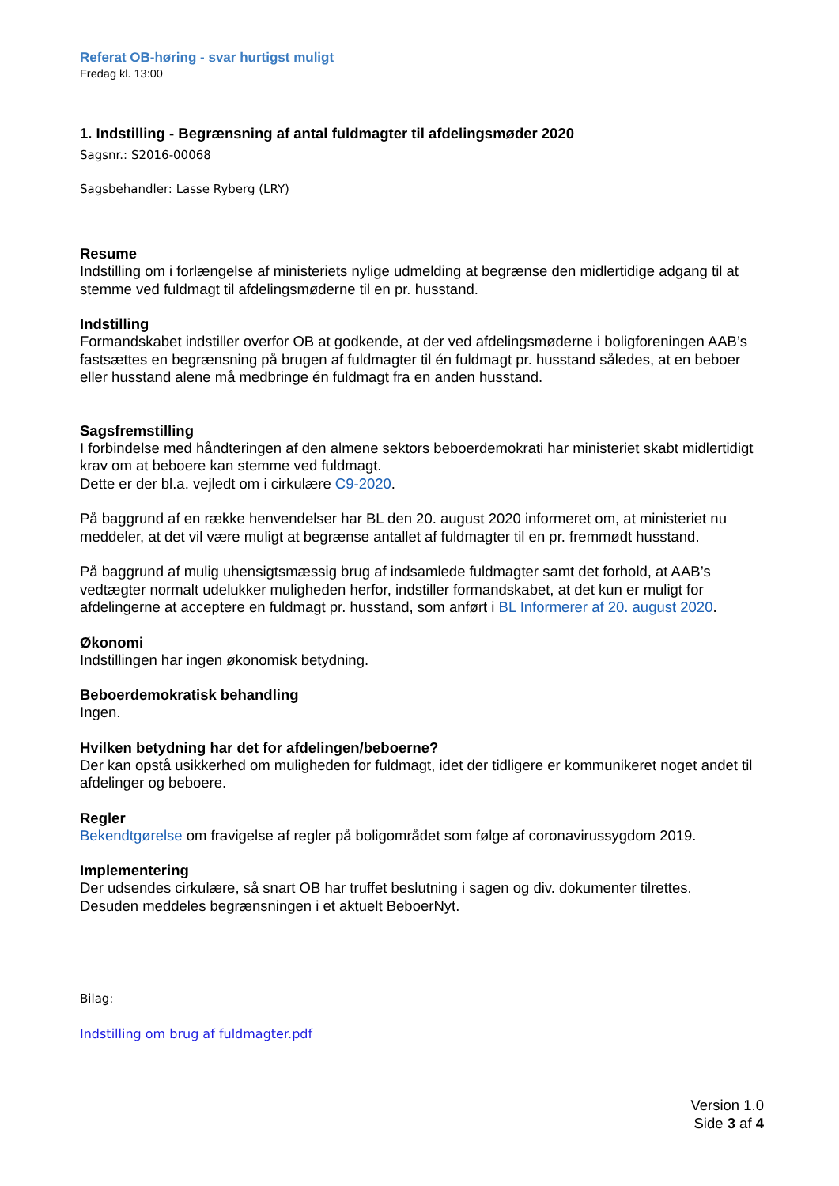Referat OB-høring - svar hurtigst muligt
Fredag kl. 13:00
1. Indstilling - Begrænsning af antal fuldmagter til afdelingsmøder 2020
Sagsnr.: S2016-00068
Sagsbehandler: Lasse Ryberg (LRY)
Resume
Indstilling om i forlængelse af ministeriets nylige udmelding at begrænse den midlertidige adgang til at stemme ved fuldmagt til afdelingsmøderne til en pr. husstand.
Indstilling
Formandskabet indstiller overfor OB at godkende, at der ved afdelingsmøderne i boligforeningen AAB’s fastsættes en begrænsning på brugen af fuldmagter til én fuldmagt pr. husstand således, at en beboer eller husstand alene må medbringe én fuldmagt fra en anden husstand.
Sagsfremstilling
I forbindelse med håndteringen af den almene sektors beboerdemokrati har ministeriet skabt midlertidigt krav om at beboere kan stemme ved fuldmagt.
Dette er der bl.a. vejledt om i cirkulære C9-2020.
På baggrund af en række henvendelser har BL den 20. august 2020 informeret om, at ministeriet nu meddeler, at det vil være muligt at begrænse antallet af fuldmagter til en pr. fremmødt husstand.
På baggrund af mulig uhensigtsmæssig brug af indsamlede fuldmagter samt det forhold, at AAB’s vedtægter normalt udelukker muligheden herfor, indstiller formandskabet, at det kun er muligt for afdelingerne at acceptere en fuldmagt pr. husstand, som anført i BL Informerer af 20. august 2020.
Økonomi
Indstillingen har ingen økonomisk betydning.
Beboerdemokratisk behandling
Ingen.
Hvilken betydning har det for afdelingen/beboerne?
Der kan opstå usikkerhed om muligheden for fuldmagt, idet der tidligere er kommunikeret noget andet til afdelinger og beboere.
Regler
Bekendtgørelse om fravigelse af regler på boligområdet som følge af coronavirussygdom 2019.
Implementering
Der udsendes cirkulære, så snart OB har truffet beslutning i sagen og div. dokumenter tilrettes.
Desuden meddeles begrænsningen i et aktuelt BeboerNyt.
Bilag:
Indstilling om brug af fuldmagter.pdf
Version 1.0
Side 3 af 4